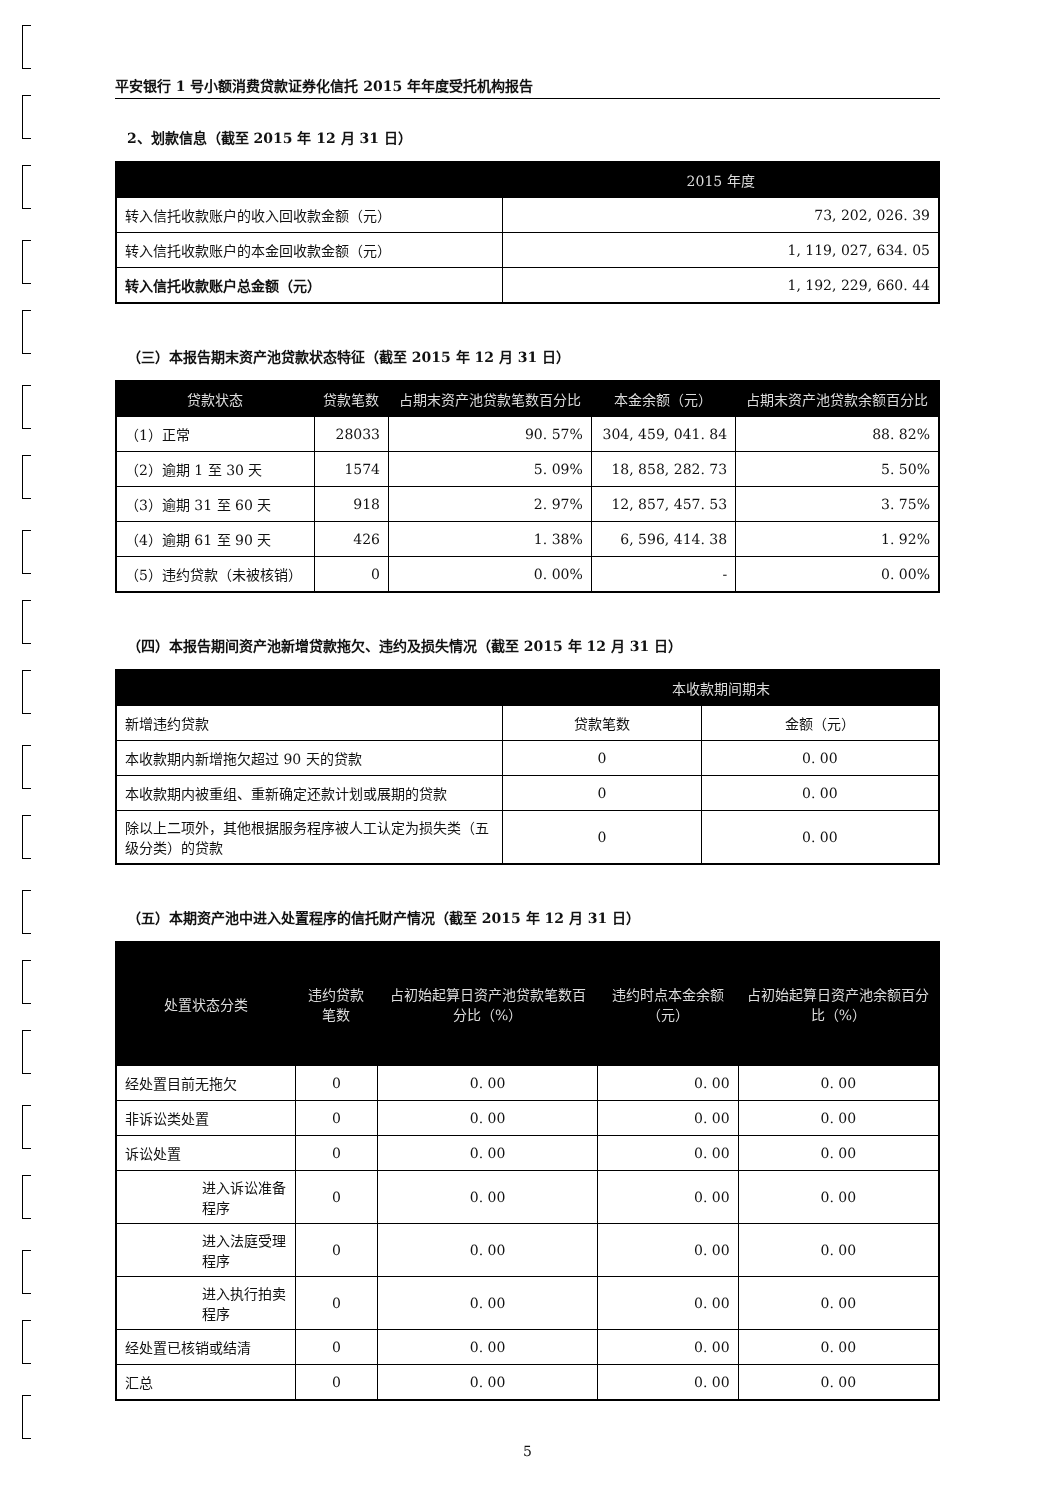平安银行 1 号小额消费贷款证券化信托 2015 年年度受托机构报告
2、划款信息（截至 2015 年 12 月 31 日）
| | 2015 年度 |
| --- | --- |
| 转入信托收款账户的收入回收款金额（元） | 73, 202, 026. 39 |
| 转入信托收款账户的本金回收款金额（元） | 1, 119, 027, 634. 05 |
| 转入信托收款账户总金额（元） | 1, 192, 229, 660. 44 |
（三）本报告期末资产池贷款状态特征（截至 2015 年 12 月 31 日）
| 贷款状态 | 贷款笔数 | 占期末资产池贷款笔数百分比 | 本金余额（元） | 占期末资产池贷款余额百分比 |
| --- | --- | --- | --- | --- |
| （1）正常 | 28033 | 90. 57% | 304, 459, 041. 84 | 88. 82% |
| （2）逾期 1 至 30 天 | 1574 | 5. 09% | 18, 858, 282. 73 | 5. 50% |
| （3）逾期 31 至 60 天 | 918 | 2. 97% | 12, 857, 457. 53 | 3. 75% |
| （4）逾期 61 至 90 天 | 426 | 1. 38% | 6, 596, 414. 38 | 1. 92% |
| （5）违约贷款（未被核销） | 0 | 0. 00% | - | 0. 00% |
（四）本报告期间资产池新增贷款拖欠、违约及损失情况（截至 2015 年 12 月 31 日）
| | 本收款期间期末 | |
| --- | --- | --- |
| 新增违约贷款 | 贷款笔数 | 金额（元） |
| 本收款期内新增拖欠超过 90 天的贷款 | 0 | 0. 00 |
| 本收款期内被重组、重新确定还款计划或展期的贷款 | 0 | 0. 00 |
| 除以上二项外，其他根据服务程序被人工认定为损失类（五级分类）的贷款 | 0 | 0. 00 |
（五）本期资产池中进入处置程序的信托财产情况（截至 2015 年 12 月 31 日）
| 处置状态分类 | 违约贷款笔数 | 占初始起算日资产池贷款笔数百分比（%） | 违约时点本金余额（元） | 占初始起算日资产池余额百分比（%） |
| --- | --- | --- | --- | --- |
| 经处置目前无拖欠 | 0 | 0. 00 | 0. 00 | 0. 00 |
| 非诉讼类处置 | 0 | 0. 00 | 0. 00 | 0. 00 |
| 诉讼处置 | 0 | 0. 00 | 0. 00 | 0. 00 |
| 进入诉讼准备程序 | 0 | 0. 00 | 0. 00 | 0. 00 |
| 进入法庭受理程序 | 0 | 0. 00 | 0. 00 | 0. 00 |
| 进入执行拍卖程序 | 0 | 0. 00 | 0. 00 | 0. 00 |
| 经处置已核销或结清 | 0 | 0. 00 | 0. 00 | 0. 00 |
| 汇总 | 0 | 0. 00 | 0. 00 | 0. 00 |
5